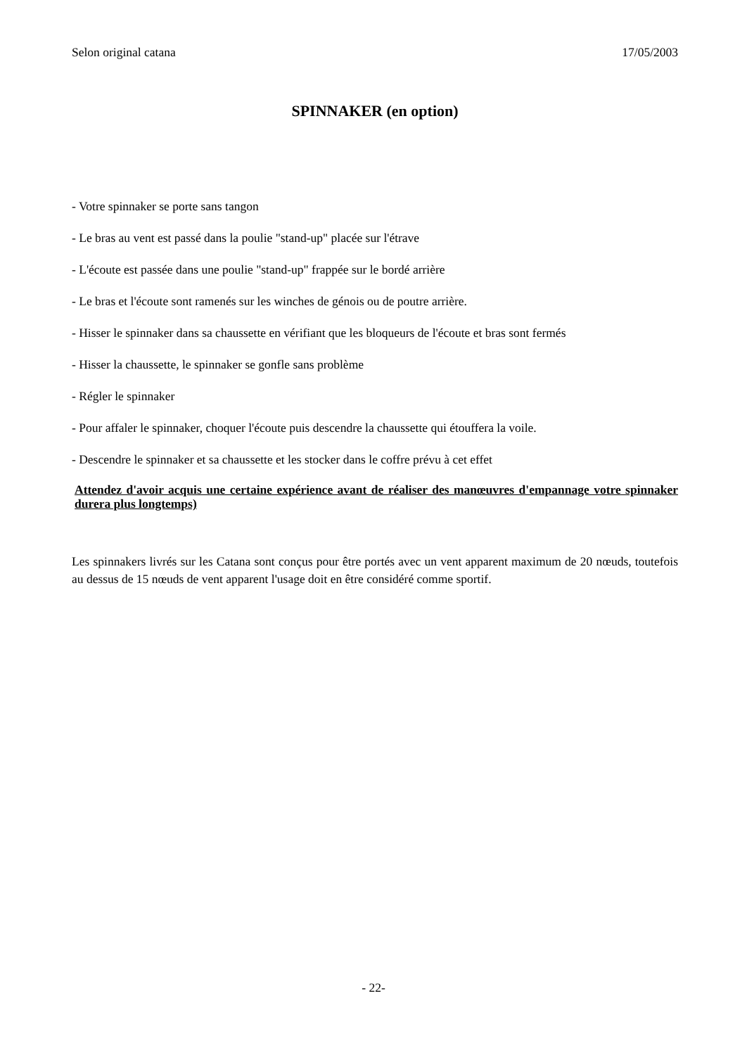Selon original catana 17/05/2003
SPINNAKER (en option)
- Votre spinnaker se porte sans tangon
- Le bras au vent est passé dans la poulie "stand-up" placée sur l'étrave
- L'écoute est passée dans une poulie "stand-up" frappée sur le bordé arrière
- Le bras et l'écoute sont ramenés sur les winches de génois ou de poutre arrière.
- Hisser le spinnaker dans sa chaussette en vérifiant que les bloqueurs de l'écoute et bras sont fermés
- Hisser la chaussette, le spinnaker se gonfle sans problème
- Régler le spinnaker
- Pour affaler le spinnaker, choquer l'écoute puis descendre la chaussette qui étouffera la voile.
- Descendre le spinnaker et sa chaussette et les stocker dans le coffre prévu à cet effet
Attendez d'avoir acquis une certaine expérience avant de réaliser des manœuvres d'empannage votre spinnaker durera plus longtemps)
Les spinnakers livrés sur les Catana sont conçus pour être portés avec un vent apparent maximum de 20 nœuds, toutefois au dessus de 15 nœuds de vent apparent l'usage doit en être considéré comme sportif.
- 22-